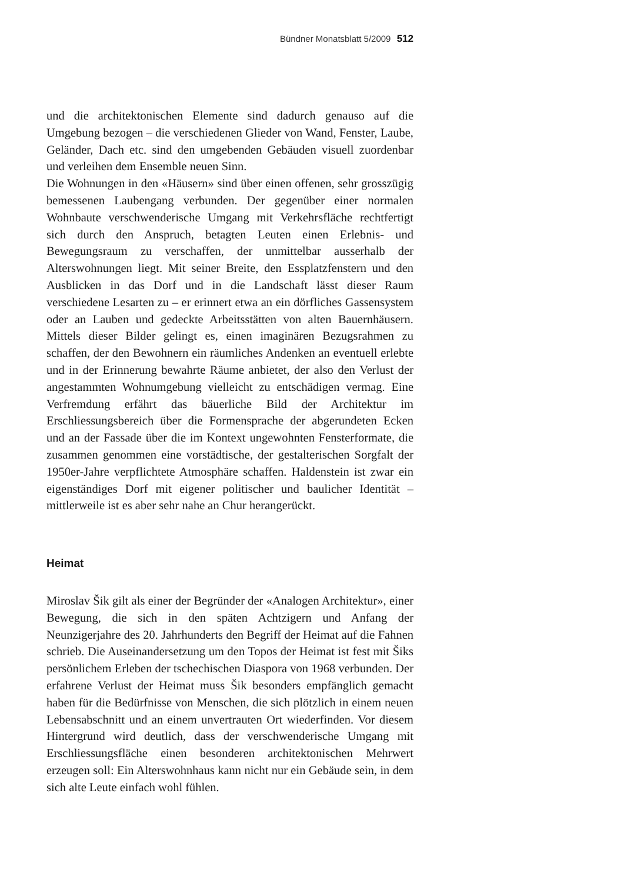Bündner Monatsblatt 5/2009 512
und die architektonischen Elemente sind dadurch genauso auf die Umgebung bezogen – die verschiedenen Glieder von Wand, Fenster, Laube, Geländer, Dach etc. sind den umgebenden Gebäuden visuell zuordenbar und verleihen dem Ensemble neuen Sinn.
Die Wohnungen in den «Häusern» sind über einen offenen, sehr grosszügig bemessenen Laubengang verbunden. Der gegenüber einer normalen Wohnbaute verschwenderische Umgang mit Verkehrsfläche rechtfertigt sich durch den Anspruch, betagten Leuten einen Erlebnis- und Bewegungsraum zu verschaffen, der unmittelbar ausserhalb der Alterswohnungen liegt. Mit seiner Breite, den Essplatzfenstern und den Ausblicken in das Dorf und in die Landschaft lässt dieser Raum verschiedene Lesarten zu – er erinnert etwa an ein dörfliches Gassensystem oder an Lauben und gedeckte Arbeitsstätten von alten Bauernhäusern. Mittels dieser Bilder gelingt es, einen imaginären Bezugsrahmen zu schaffen, der den Bewohnern ein räumliches Andenken an eventuell erlebte und in der Erinnerung bewahrte Räume anbietet, der also den Verlust der angestammten Wohnumgebung vielleicht zu entschädigen vermag. Eine Verfremdung erfährt das bäuerliche Bild der Architektur im Erschliessungsbereich über die Formensprache der abgerundeten Ecken und an der Fassade über die im Kontext ungewohnten Fensterformate, die zusammen genommen eine vorstädtische, der gestalterischen Sorgfalt der 1950er-Jahre verpflichtete Atmosphäre schaffen. Haldenstein ist zwar ein eigenständiges Dorf mit eigener politischer und baulicher Identität – mittlerweile ist es aber sehr nahe an Chur herangerückt.
Heimat
Miroslav Šik gilt als einer der Begründer der «Analogen Architektur», einer Bewegung, die sich in den späten Achtzigern und Anfang der Neunzigerjahre des 20. Jahrhunderts den Begriff der Heimat auf die Fahnen schrieb. Die Auseinandersetzung um den Topos der Heimat ist fest mit Šiks persönlichem Erleben der tschechischen Diaspora von 1968 verbunden. Der erfahrene Verlust der Heimat muss Šik besonders empfänglich gemacht haben für die Bedürfnisse von Menschen, die sich plötzlich in einem neuen Lebensabschnitt und an einem unvertrauten Ort wiederfinden. Vor diesem Hintergrund wird deutlich, dass der verschwenderische Umgang mit Erschliessungsfläche einen besonderen architektonischen Mehrwert erzeugen soll: Ein Alterswohnhaus kann nicht nur ein Gebäude sein, in dem sich alte Leute einfach wohl fühlen.